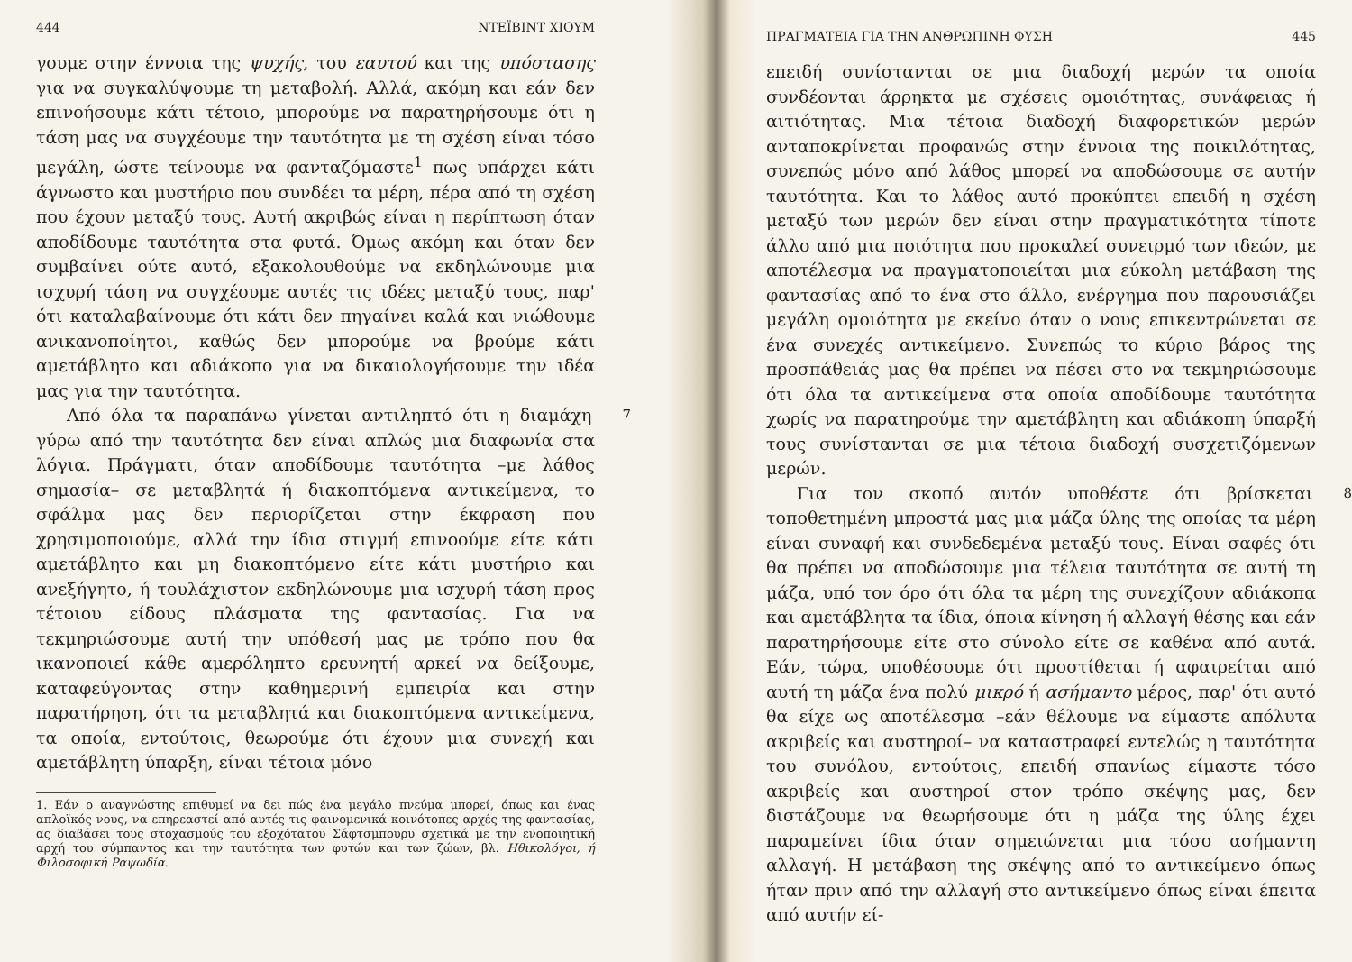444 ΝΤΕΪΒΙΝΤ ΧΙΟΥΜ
γουμε στην έννοια της ψυχής, του εαυτού και της υπόστασης για να συγκαλύψουμε τη μεταβολή. Αλλά, ακόμη και εάν δεν επινοήσουμε κάτι τέτοιο, μπορούμε να παρατηρήσουμε ότι η τάση μας να συγχέουμε την ταυτότητα με τη σχέση είναι τόσο μεγάλη, ώστε τείνουμε να φανταζόμαστε<sup>1</sup> πως υπάρχει κάτι άγνωστο και μυστήριο που συνδέει τα μέρη, πέρα από τη σχέση που έχουν μεταξύ τους. Αυτή ακριβώς είναι η περίπτωση όταν αποδίδουμε ταυτότητα στα φυτά. Όμως ακόμη και όταν δεν συμβαίνει ούτε αυτό, εξακολουθούμε να εκδηλώνουμε μια ισχυρή τάση να συγχέουμε αυτές τις ιδέες μεταξύ τους, παρ' ότι καταλαβαίνουμε ότι κάτι δεν πηγαίνει καλά και νιώθουμε ανικανοποίητοι, καθώς δεν μπορούμε να βρούμε κάτι αμετάβλητο και αδιάκοπο για να δικαιολογήσουμε την ιδέα μας για την ταυτότητα.
7 Από όλα τα παραπάνω γίνεται αντιληπτό ότι η διαμάχη γύρω από την ταυτότητα δεν είναι απλώς μια διαφωνία στα λόγια. Πράγματι, όταν αποδίδουμε ταυτότητα –με λάθος σημασία– σε μεταβλητά ή διακοπτόμενα αντικείμενα, το σφάλμα μας δεν περιορίζεται στην έκφραση που χρησιμοποιούμε, αλλά την ίδια στιγμή επινοούμε είτε κάτι αμετάβλητο και μη διακοπτόμενο είτε κάτι μυστήριο και ανεξήγητο, ή τουλάχιστον εκδηλώνουμε μια ισχυρή τάση προς τέτοιου είδους πλάσματα της φαντασίας. Για να τεκμηριώσουμε αυτή την υπόθεσή μας με τρόπο που θα ικανοποιεί κάθε αμερόληπτο ερευνητή αρκεί να δείξουμε, καταφεύγοντας στην καθημερινή εμπειρία και στην παρατήρηση, ότι τα μεταβλητά και διακοπτόμενα αντικείμενα, τα οποία, εντούτοις, θεωρούμε ότι έχουν μια συνεχή και αμετάβλητη ύπαρξη, είναι τέτοια μόνο
1. Εάν ο αναγνώστης επιθυμεί να δει πώς ένα μεγάλο πνεύμα μπορεί, όπως και ένας απλοϊκός νους, να επηρεαστεί από αυτές τις φαινομενικά κοινότοπες αρχές της φαντασίας, ας διαβάσει τους στοχασμούς του εξοχότατου Σάφτσμπουρυ σχετικά με την ενοποιητική αρχή του σύμπαντος και την ταυτότητα των φυτών και των ζώων, βλ. Ηθικολόγοι, ή Φιλοσοφική Ραψωδία.
ΠΡΑΓΜΑΤΕΙΑ ΓΙΑ ΤΗΝ ΑΝΘΡΩΠΙΝΗ ΦΥΣΗ 445
επειδή συνίστανται σε μια διαδοχή μερών τα οποία συνδέονται άρρηκτα με σχέσεις ομοιότητας, συνάφειας ή αιτιότητας. Μια τέτοια διαδοχή διαφορετικών μερών ανταποκρίνεται προφανώς στην έννοια της ποικιλότητας, συνεπώς μόνο από λάθος μπορεί να αποδώσουμε σε αυτήν ταυτότητα. Και το λάθος αυτό προκύπτει επειδή η σχέση μεταξύ των μερών δεν είναι στην πραγματικότητα τίποτε άλλο από μια ποιότητα που προκαλεί συνειρμό των ιδεών, με αποτέλεσμα να πραγματοποιείται μια εύκολη μετάβαση της φαντασίας από το ένα στο άλλο, ενέργημα που παρουσιάζει μεγάλη ομοιότητα με εκείνο όταν ο νους επικεντρώνεται σε ένα συνεχές αντικείμενο. Συνεπώς το κύριο βάρος της προσπάθειάς μας θα πρέπει να πέσει στο να τεκμηριώσουμε ότι όλα τα αντικείμενα στα οποία αποδίδουμε ταυτότητα χωρίς να παρατηρούμε την αμετάβλητη και αδιάκοπη ύπαρξή τους συνίστανται σε μια τέτοια διαδοχή συσχετιζόμενων μερών.
8 Για τον σκοπό αυτόν υποθέστε ότι βρίσκεται τοποθετημένη μπροστά μας μια μάζα ύλης της οποίας τα μέρη είναι συναφή και συνδεδεμένα μεταξύ τους. Είναι σαφές ότι θα πρέπει να αποδώσουμε μια τέλεια ταυτότητα σε αυτή τη μάζα, υπό τον όρο ότι όλα τα μέρη της συνεχίζουν αδιάκοπα και αμετάβλητα τα ίδια, όποια κίνηση ή αλλαγή θέσης και εάν παρατηρήσουμε είτε στο σύνολο είτε σε καθένα από αυτά. Εάν, τώρα, υποθέσουμε ότι προστίθεται ή αφαιρείται από αυτή τη μάζα ένα πολύ μικρό ή ασήμαντο μέρος, παρ' ότι αυτό θα είχε ως αποτέλεσμα –εάν θέλουμε να είμαστε απόλυτα ακριβείς και αυστηροί– να καταστραφεί εντελώς η ταυτότητα του συνόλου, εντούτοις, επειδή σπανίως είμαστε τόσο ακριβείς και αυστηροί στον τρόπο σκέψης μας, δεν διστάζουμε να θεωρήσουμε ότι η μάζα της ύλης έχει παραμείνει ίδια όταν σημειώνεται μια τόσο ασήμαντη αλλαγή. Η μετάβαση της σκέψης από το αντικείμενο όπως ήταν πριν από την αλλαγή στο αντικείμενο όπως είναι έπειτα από αυτήν εί-